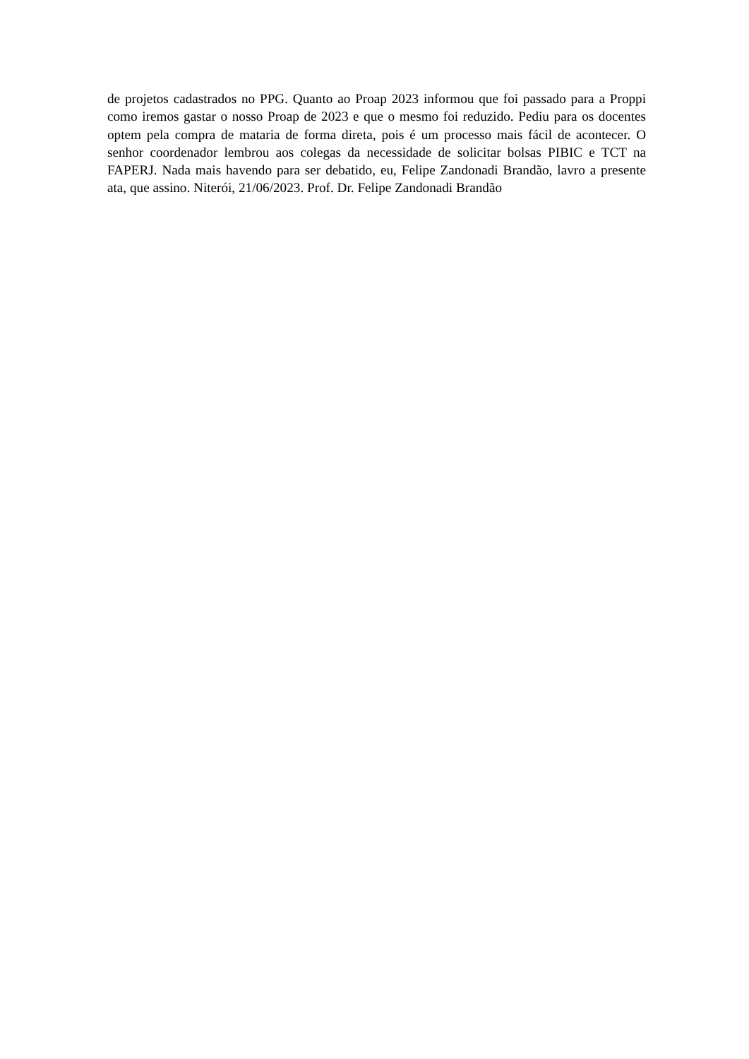de projetos cadastrados no PPG. Quanto ao Proap 2023 informou que foi passado para a Proppi como iremos gastar o nosso Proap de 2023 e que o mesmo foi reduzido. Pediu para os docentes optem pela compra de mataria de forma direta, pois é um processo mais fácil de acontecer. O senhor coordenador lembrou aos colegas da necessidade de solicitar bolsas PIBIC e TCT na FAPERJ. Nada mais havendo para ser debatido, eu, Felipe Zandonadi Brandão, lavro a presente ata, que assino. Niterói, 21/06/2023. Prof. Dr. Felipe Zandonadi Brandão